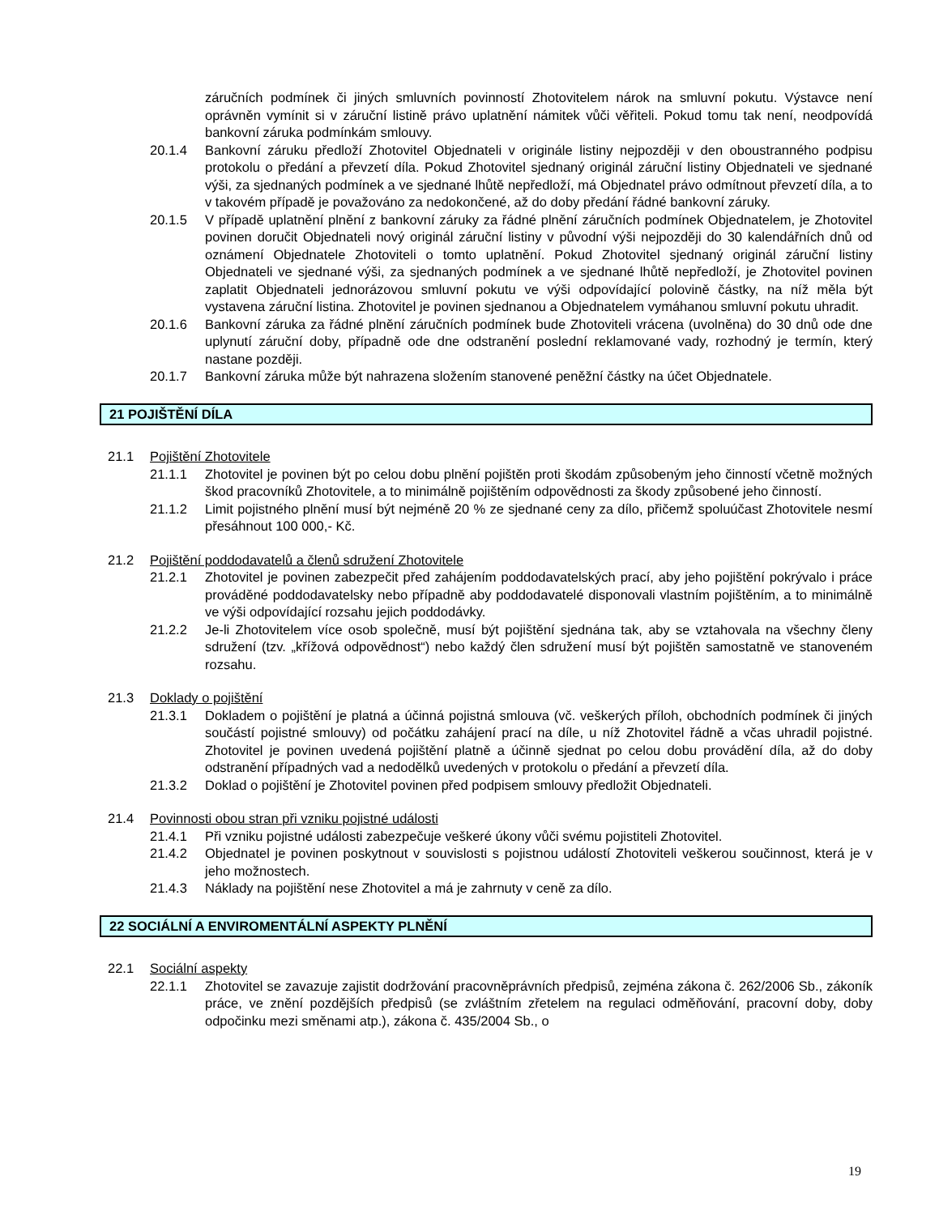záručních podmínek či jiných smluvních povinností Zhotovitelem nárok na smluvní pokutu. Výstavce není oprávněn vymínit si v záruční listině právo uplatnění námitek vůči věřiteli. Pokud tomu tak není, neodpovídá bankovní záruka podmínkám smlouvy.
20.1.4 Bankovní záruku předloží Zhotovitel Objednateli v originále listiny nejpozději v den oboustranného podpisu protokolu o předání a převzetí díla. Pokud Zhotovitel sjednaný originál záruční listiny Objednateli ve sjednané výši, za sjednaných podmínek a ve sjednané lhůtě nepředloží, má Objednatel právo odmítnout převzetí díla, a to v takovém případě je považováno za nedokončené, až do doby předání řádné bankovní záruky.
20.1.5 V případě uplatnění plnění z bankovní záruky za řádné plnění záručních podmínek Objednatelem, je Zhotovitel povinen doručit Objednateli nový originál záruční listiny v původní výši nejpozději do 30 kalendářních dnů od oznámení Objednatele Zhotoviteli o tomto uplatnění. Pokud Zhotovitel sjednaný originál záruční listiny Objednateli ve sjednané výši, za sjednaných podmínek a ve sjednané lhůtě nepředloží, je Zhotovitel povinen zaplatit Objednateli jednorázovou smluvní pokutu ve výši odpovídající polovině částky, na níž měla být vystavena záruční listina. Zhotovitel je povinen sjednanou a Objednatelem vymáhanou smluvní pokutu uhradit.
20.1.6 Bankovní záruka za řádné plnění záručních podmínek bude Zhotoviteli vrácena (uvolněna) do 30 dnů ode dne uplynutí záruční doby, případně ode dne odstranění poslední reklamované vady, rozhodný je termín, který nastane později.
20.1.7 Bankovní záruka může být nahrazena složením stanovené peněžní částky na účet Objednatele.
21 POJIŠTĚNÍ DÍLA
21.1 Pojištění Zhotovitele
21.1.1 Zhotovitel je povinen být po celou dobu plnění pojištěn proti škodám způsobeným jeho činností včetně možných škod pracovníků Zhotovitele, a to minimálně pojištěním odpovědnosti za škody způsobené jeho činností.
21.1.2 Limit pojistného plnění musí být nejméně 20 % ze sjednané ceny za dílo, přičemž spoluúčast Zhotovitele nesmí přesáhnout 100 000,- Kč.
21.2 Pojištění poddodavatelů a členů sdružení Zhotovitele
21.2.1 Zhotovitel je povinen zabezpečit před zahájením poddodavatelských prací, aby jeho pojištění pokrývalo i práce prováděné poddodavatelsky nebo případně aby poddodavatelé disponovali vlastním pojištěním, a to minimálně ve výši odpovídající rozsahu jejich poddodávky.
21.2.2 Je-li Zhotovitelem více osob společně, musí být pojištění sjednána tak, aby se vztahovala na všechny členy sdružení (tzv. „křížová odpovědnost“) nebo každý člen sdružení musí být pojištěn samostatně ve stanoveném rozsahu.
21.3 Doklady o pojištění
21.3.1 Dokladem o pojištění je platná a účinná pojistná smlouva (vč. veškerých příloh, obchodních podmínek či jiných součástí pojistné smlouvy) od počátku zahájení prací na díle, u níž Zhotovitel řádně a včas uhradil pojistné. Zhotovitel je povinen uvedená pojištění platně a účinně sjednat po celou dobu provádění díla, až do doby odstranění případných vad a nedodělků uvedených v protokolu o předání a převzetí díla.
21.3.2 Doklad o pojištění je Zhotovitel povinen před podpisem smlouvy předložit Objednateli.
21.4 Povinnosti obou stran při vzniku pojistné události
21.4.1 Při vzniku pojistné události zabezpečuje veškeré úkony vůči svému pojistiteli Zhotovitel.
21.4.2 Objednatel je povinen poskytnout v souvislosti s pojistnou událostí Zhotoviteli veškerou součinnost, která je v jeho možnostech.
21.4.3 Náklady na pojištění nese Zhotovitel a má je zahrnuty v ceně za dílo.
22 SOCIÁLNÍ A ENVIROMENTÁLNÍ ASPEKTY PLNĚNÍ
22.1 Sociální aspekty
22.1.1 Zhotovitel se zavazuje zajistit dodržování pracovněprávních předpisů, zejména zákona č. 262/2006 Sb., zákoník práce, ve znění pozdějších předpisů (se zvláštním zřetelem na regulaci odměňování, pracovní doby, doby odpočinku mezi směnami atp.), zákona č. 435/2004 Sb., o
19